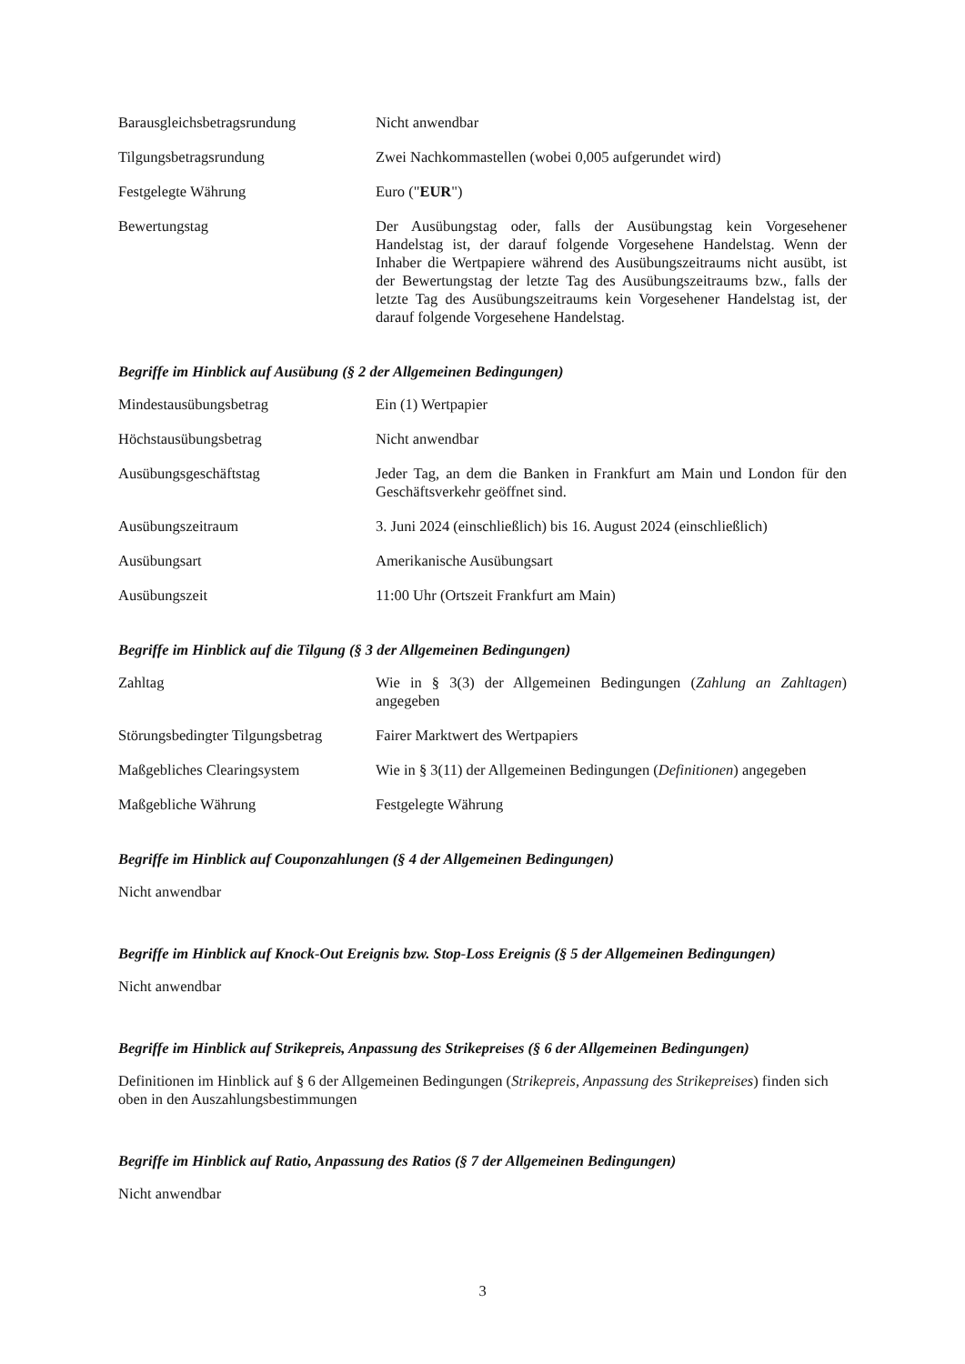| Barausgleichsbetragsrundung | Nicht anwendbar |
| Tilgungsbetragsrundung | Zwei Nachkommastellen (wobei 0,005 aufgerundet wird) |
| Festgelegte Währung | Euro (" EUR ") |
| Bewertungstag | Der Ausübungstag oder, falls der Ausübungstag kein Vorgesehener Handelstag ist, der darauf folgende Vorgesehene Handelstag. Wenn der Inhaber die Wertpapiere während des Ausübungszeitraums nicht ausübt, ist der Bewertungstag der letzte Tag des Ausübungszeitraums bzw., falls der letzte Tag des Ausübungszeitraums kein Vorgesehener Handelstag ist, der darauf folgende Vorgesehene Handelstag. |
Begriffe im Hinblick auf Ausübung (§ 2 der Allgemeinen Bedingungen)
| Mindestausübungsbetrag | Ein (1) Wertpapier |
| Höchstausübungsbetrag | Nicht anwendbar |
| Ausübungsgeschäftstag | Jeder Tag, an dem die Banken in Frankfurt am Main und London für den Geschäftsverkehr geöffnet sind. |
| Ausübungszeitraum | 3. Juni 2024 (einschließlich) bis 16. August 2024 (einschließlich) |
| Ausübungsart | Amerikanische Ausübungsart |
| Ausübungszeit | 11:00 Uhr (Ortszeit Frankfurt am Main) |
Begriffe im Hinblick auf die Tilgung (§ 3 der Allgemeinen Bedingungen)
| Zahltag | Wie in § 3(3) der Allgemeinen Bedingungen ( Zahlung an Zahltagen ) angegeben |
| Störungsbedingter Tilgungsbetrag | Fairer Marktwert des Wertpapiers |
| Maßgebliches Clearingsystem | Wie in § 3(11) der Allgemeinen Bedingungen ( Definitionen ) angegeben |
| Maßgebliche Währung | Festgelegte Währung |
Begriffe im Hinblick auf Couponzahlungen (§ 4 der Allgemeinen Bedingungen)
Nicht anwendbar
Begriffe im Hinblick auf Knock-Out Ereignis bzw. Stop-Loss Ereignis (§ 5 der Allgemeinen Bedingungen)
Nicht anwendbar
Begriffe im Hinblick auf Strikepreis, Anpassung des Strikepreises (§ 6 der Allgemeinen Bedingungen)
Definitionen im Hinblick auf § 6 der Allgemeinen Bedingungen (Strikepreis, Anpassung des Strikepreises) finden sich oben in den Auszahlungsbestimmungen
Begriffe im Hinblick auf Ratio, Anpassung des Ratios (§ 7 der Allgemeinen Bedingungen)
Nicht anwendbar
3